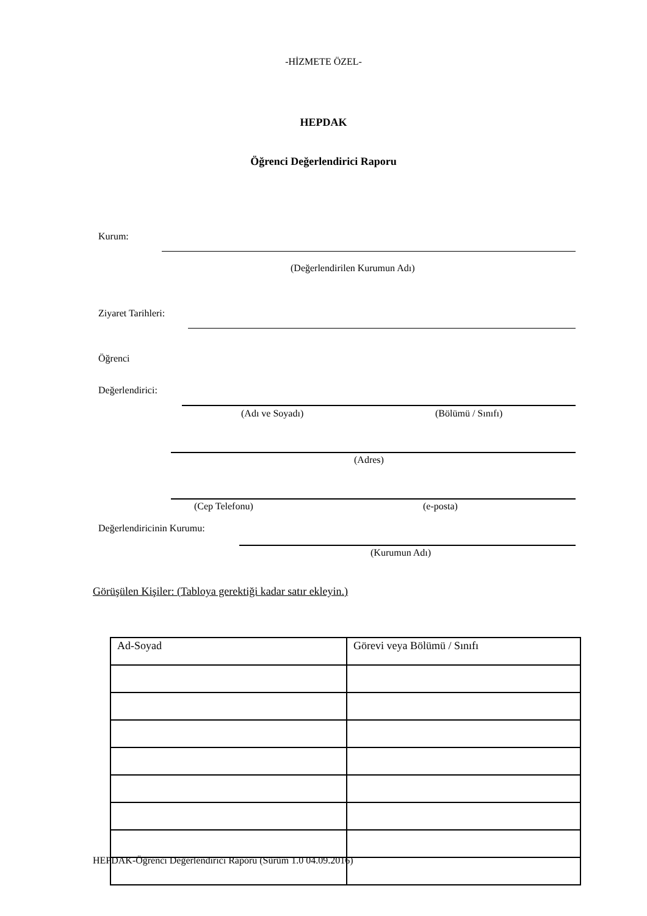-HİZMETE ÖZEL-
HEPDAK
Öğrenci Değerlendirici Raporu
Kurum:
(Değerlendirilen Kurumun Adı)
Ziyaret Tarihleri:
Öğrenci
Değerlendirici:
(Adı ve Soyadı) (Bölümü / Sınıfı)
(Adres)
(Cep Telefonu) (e-posta)
Değerlendiricinin Kurumu:
(Kurumun Adı)
Görüşülen Kişiler: (Tabloya gerektiği kadar satır ekleyin.)
| Ad-Soyad | Görevi veya Bölümü / Sınıfı |
HEPDAK-Öğrenci Değerlendirici Raporu (Sürüm 1.0 04.09.2016)